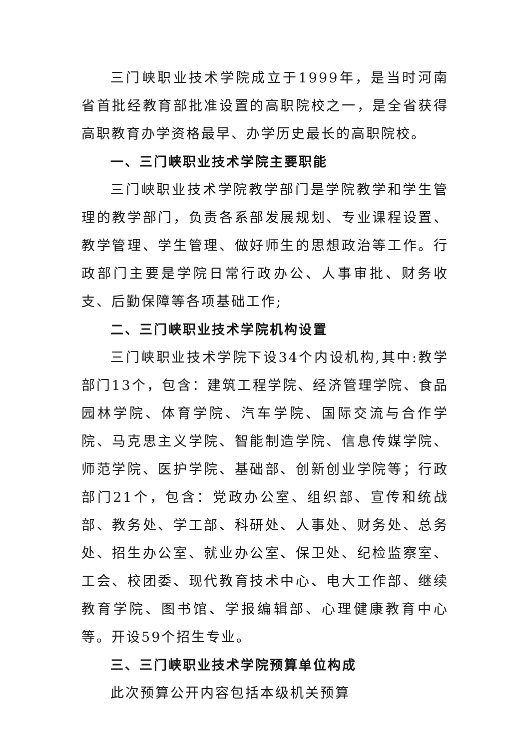三门峡职业技术学院成立于1999年，是当时河南省首批经教育部批准设置的高职院校之一，是全省获得高职教育办学资格最早、办学历史最长的高职院校。
一、三门峡职业技术学院主要职能
三门峡职业技术学院教学部门是学院教学和学生管理的教学部门，负责各系部发展规划、专业课程设置、教学管理、学生管理、做好师生的思想政治等工作。行政部门主要是学院日常行政办公、人事审批、财务收支、后勤保障等各项基础工作;
二、三门峡职业技术学院机构设置
三门峡职业技术学院下设34个内设机构,其中:教学部门13个，包含：建筑工程学院、经济管理学院、食品园林学院、体育学院、汽车学院、国际交流与合作学院、马克思主义学院、智能制造学院、信息传媒学院、师范学院、医护学院、基础部、创新创业学院等；行政部门21个，包含：党政办公室、组织部、宣传和统战部、教务处、学工部、科研处、人事处、财务处、总务处、招生办公室、就业办公室、保卫处、纪检监察室、工会、校团委、现代教育技术中心、电大工作部、继续教育学院、图书馆、学报编辑部、心理健康教育中心等。开设59个招生专业。
三、三门峡职业技术学院预算单位构成
此次预算公开内容包括本级机关预算